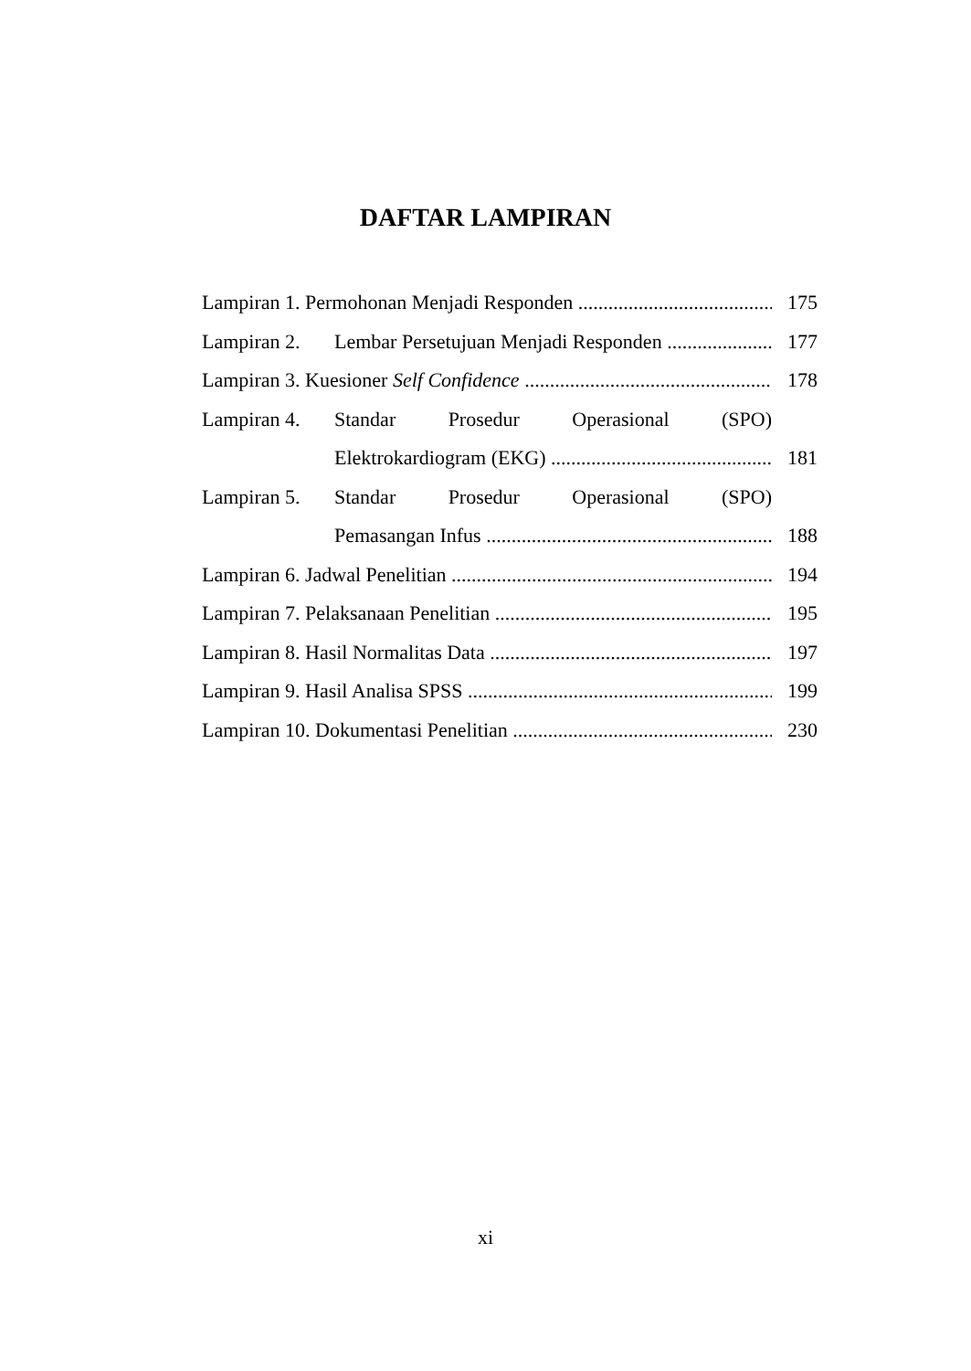DAFTAR LAMPIRAN
Lampiran 1. Permohonan Menjadi Responden 175
Lampiran 2. Lembar Persetujuan Menjadi Responden 177
Lampiran 3. Kuesioner Self Confidence 178
Lampiran 4. Standar Prosedur Operasional (SPO)
Elektrokardiogram (EKG) 181
Lampiran 5. Standar Prosedur Operasional (SPO)
Pemasangan Infus 188
Lampiran 6. Jadwal Penelitian 194
Lampiran 7. Pelaksanaan Penelitian 195
Lampiran 8. Hasil Normalitas Data 197
Lampiran 9. Hasil Analisa SPSS 199
Lampiran 10. Dokumentasi Penelitian 230
xi